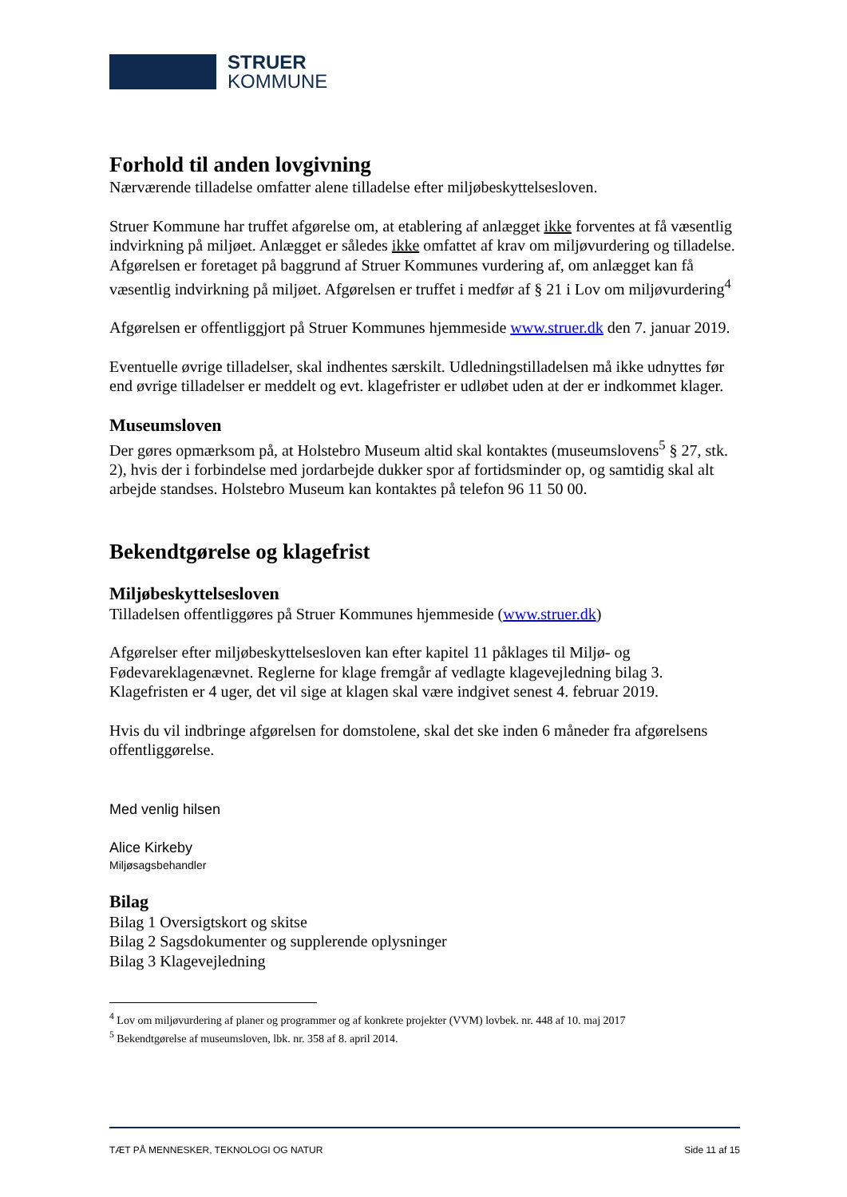STRUER
KOMMUNE
Forhold til anden lovgivning
Nærværende tilladelse omfatter alene tilladelse efter miljøbeskyttelsesloven.
Struer Kommune har truffet afgørelse om, at etablering af anlægget ikke forventes at få væsentlig indvirkning på miljøet. Anlægget er således ikke omfattet af krav om miljøvurdering og tilladelse. Afgørelsen er foretaget på baggrund af Struer Kommunes vurdering af, om anlægget kan få væsentlig indvirkning på miljøet. Afgørelsen er truffet i medfør af § 21 i Lov om miljøvurdering<sup>4</sup>
Afgørelsen er offentliggjort på Struer Kommunes hjemmeside www.struer.dk den 7. januar 2019.
Eventuelle øvrige tilladelser, skal indhentes særskilt. Udledningstilladelsen må ikke udnyttes før end øvrige tilladelser er meddelt og evt. klagefrister er udløbet uden at der er indkommet klager.
Museumsloven
Der gøres opmærksom på, at Holstebro Museum altid skal kontaktes (museumslovens<sup>5</sup> § 27, stk. 2), hvis der i forbindelse med jordarbejde dukker spor af fortidsminder op, og samtidig skal alt arbejde standses. Holstebro Museum kan kontaktes på telefon 96 11 50 00.
Bekendtgørelse og klagefrist
Miljøbeskyttelsesloven
Tilladelsen offentliggøres på Struer Kommunes hjemmeside (www.struer.dk)
Afgørelser efter miljøbeskyttelsesloven kan efter kapitel 11 påklages til Miljø- og Fødevareklagenævnet. Reglerne for klage fremgår af vedlagte klagevejledning bilag 3. Klagefristen er 4 uger, det vil sige at klagen skal være indgivet senest 4. februar 2019.
Hvis du vil indbringe afgørelsen for domstolene, skal det ske inden 6 måneder fra afgørelsens offentliggørelse.
Med venlig hilsen
Alice Kirkeby
Miljøsagsbehandler
Bilag
Bilag 1 Oversigtskort og skitse
Bilag 2 Sagsdokumenter og supplerende oplysninger
Bilag 3 Klagevejledning
<sup>4</sup> Lov om miljøvurdering af planer og programmer og af konkrete projekter (VVM) lovbek. nr. 448 af 10. maj 2017
<sup>5</sup> Bekendtgørelse af museumsloven, lbk. nr. 358 af 8. april 2014.
TÆT PÅ MENNESKER, TEKNOLOGI OG NATUR Side 11 af 15